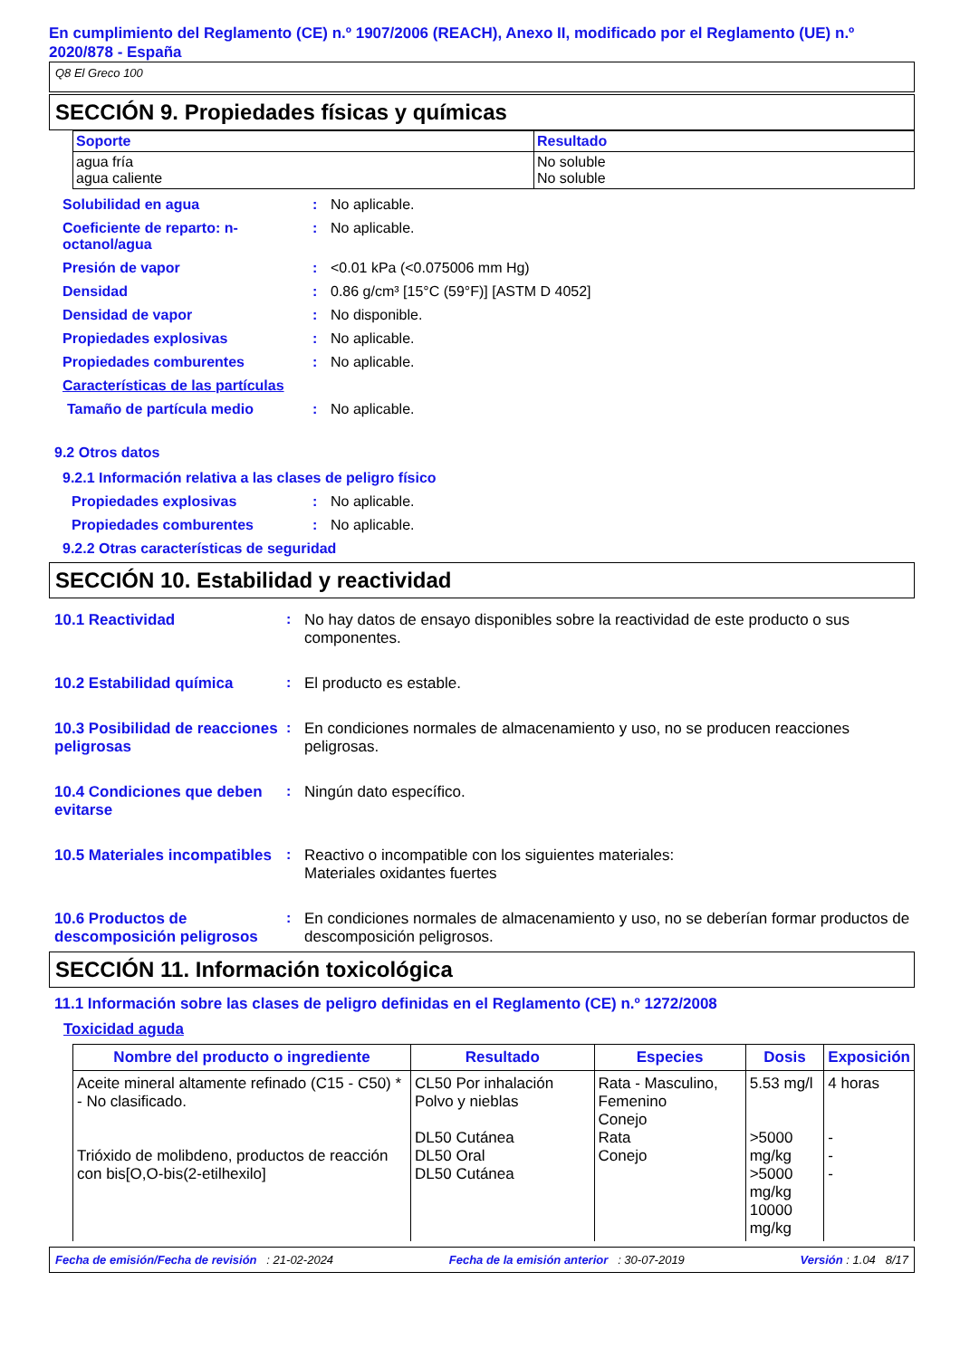En cumplimiento del Reglamento (CE) n.º 1907/2006 (REACH), Anexo II, modificado por el Reglamento (UE) n.º 2020/878 - España
Q8 El Greco 100
SECCIÓN 9. Propiedades físicas y químicas
| Soporte | Resultado |
| --- | --- |
| agua fría agua caliente | No soluble No soluble |
Solubilidad en agua : No aplicable.
Coeficiente de reparto: n-octanol/agua
: No aplicable.
Presión de vapor : <0.01 kPa (<0.075006 mm Hg)
Densidad : 0.86 g/cm³ [15°C (59°F)] [ASTM D 4052]
Densidad de vapor : No disponible.
Propiedades explosivas : No aplicable.
Propiedades comburentes : No aplicable.
Características de las partículas
Tamaño de partícula medio : No aplicable.
9.2 Otros datos
9.2.1 Información relativa a las clases de peligro físico
Propiedades explosivas : No aplicable.
Propiedades comburentes : No aplicable.
9.2.2 Otras características de seguridad
SECCIÓN 10. Estabilidad y reactividad
10.1 Reactividad : No hay datos de ensayo disponibles sobre la reactividad de este producto o sus componentes.
10.2 Estabilidad química : El producto es estable.
10.3 Posibilidad de reacciones peligrosas
: En condiciones normales de almacenamiento y uso, no se producen reacciones peligrosas.
10.4 Condiciones que deben evitarse
: Ningún dato específico.
10.5 Materiales incompatibles
: Reactivo o incompatible con los siguientes materiales:
Materiales oxidantes fuertes
10.6 Productos de descomposición peligrosos
: En condiciones normales de almacenamiento y uso, no se deberían formar productos de descomposición peligrosos.
SECCIÓN 11. Información toxicológica
11.1 Información sobre las clases de peligro definidas en el Reglamento (CE) n.º 1272/2008
Toxicidad aguda
| Nombre del producto o ingrediente | Resultado | Especies | Dosis | Exposición |
| --- | --- | --- | --- | --- |
| Aceite mineral altamente refinado (C15 - C50) * - No clasificado. Trióxido de molibdeno, productos de reacción con bis[O,O-bis(2-etilhexilo] | CL50 Por inhalación Polvo y nieblas DL50 Cutánea DL50 Oral DL50 Cutánea | Rata - Masculino, Femenino Conejo Rata Conejo | 5.53 mg/l >5000 mg/kg >5000 mg/kg 10000 mg/kg | 4 horas - - - |
Fecha de emisión/Fecha de revisión : 21-02-2024 Fecha de la emisión anterior : 30-07-2019 Versión : 1.04 8/17